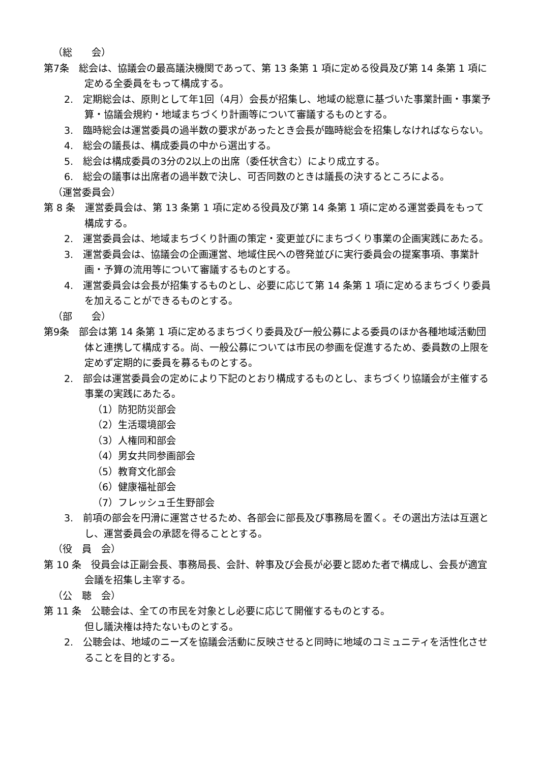（総　　会）
第7条　総会は、協議会の最高議決機関であって、第 13 条第 1 項に定める役員及び第 14 条第 1 項に定める全委員をもって構成する。
2.　定期総会は、原則として年1回（4月）会長が招集し、地域の総意に基づいた事業計画・事業予算・協議会規約・地域まちづくり計画等について審議するものとする。
3.　臨時総会は運営委員の過半数の要求があったとき会長が臨時総会を招集しなければならない。
4.　総会の議長は、構成委員の中から選出する。
5.　総会は構成委員の3分の2以上の出席（委任状含む）により成立する。
6.　総会の議事は出席者の過半数で決し、可否同数のときは議長の決するところによる。
（運営委員会）
第 8 条　運営委員会は、第 13 条第 1 項に定める役員及び第 14 条第 1 項に定める運営委員をもって構成する。
2.　運営委員会は、地域まちづくり計画の策定・変更並びにまちづくり事業の企画実践にあたる。
3.　運営委員会は、協議会の企画運営、地域住民への啓発並びに実行委員会の提案事項、事業計画・予算の流用等について審議するものとする。
4.　運営委員会は会長が招集するものとし、必要に応じて第 14 条第 1 項に定めるまちづくり委員を加えることができるものとする。
（部　　会）
第9条　部会は第 14 条第 1 項に定めるまちづくり委員及び一般公募による委員のほか各種地域活動団体と連携して構成する。尚、一般公募については市民の参画を促進するため、委員数の上限を定めず定期的に委員を募るものとする。
2.　部会は運営委員会の定めにより下記のとおり構成するものとし、まちづくり協議会が主催する事業の実践にあたる。
（1）防犯防災部会
（2）生活環境部会
（3）人権同和部会
（4）男女共同参画部会
（5）教育文化部会
（6）健康福祉部会
（7）フレッシュ壬生野部会
3.　前項の部会を円滑に運営させるため、各部会に部長及び事務局を置く。その選出方法は互選とし、運営委員会の承認を得ることとする。
（役　員　会）
第 10 条　役員会は正副会長、事務局長、会計、幹事及び会長が必要と認めた者で構成し、会長が適宜会議を招集し主宰する。
（公　聴　会）
第 11 条　公聴会は、全ての市民を対象とし必要に応じて開催するものとする。
但し議決権は持たないものとする。
2.　公聴会は、地域のニーズを協議会活動に反映させると同時に地域のコミュニティを活性化させることを目的とする。